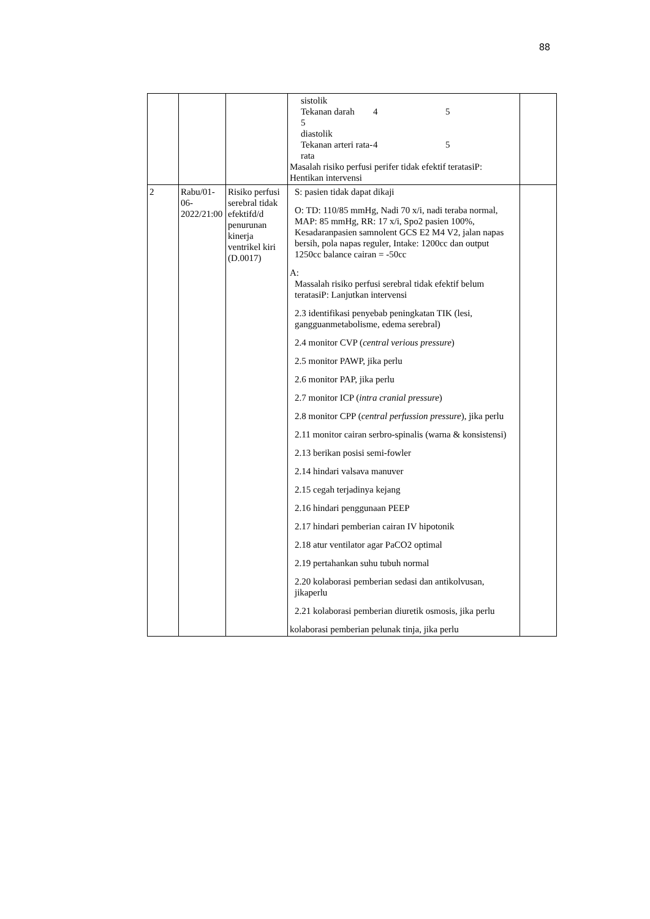88
| | | | sistolik Tekanan darah 5 diastolik 4 5 Tekanan arteri rata- rata 4 5 Masalah risiko perfusi perifer tidak efektif teratasiP: Hentikan intervensi | |
| 2 | Rabu/01-06-2022/21:00 | Risiko perfusi serebral tidak efektifd/d penurunan kinerja ventrikel kiri (D.0017) | S: pasien tidak dapat dikaji O: TD: 110/85 mmHg, Nadi 70 x/i, nadi teraba normal, MAP: 85 mmHg, RR: 17 x/i, Spo2 pasien 100%, Kesadaranpasien samnolent GCS E2 M4 V2, jalan napas bersih, pola napas reguler, Intake: 1200cc dan output 1250cc balance cairan = -50cc A: Massalah risiko perfusi serebral tidak efektif belum teratasiP: Lanjutkan intervensi 2.3 identifikasi penyebab peningkatan TIK (lesi, gangguanmetabolisme, edema serebral) 2.4 monitor CVP ( central verious pressure ) 2.5 monitor PAWP, jika perlu 2.6 monitor PAP, jika perlu 2.7 monitor ICP ( intra cranial pressure ) 2.8 monitor CPP ( central perfussion pressure ), jika perlu 2.11 monitor cairan serbro-spinalis (warna & konsistensi) 2.13 berikan posisi semi-fowler 2.14 hindari valsava manuver 2.15 cegah terjadinya kejang 2.16 hindari penggunaan PEEP 2.17 hindari pemberian cairan IV hipotonik 2.18 atur ventilator agar PaCO2 optimal 2.19 pertahankan suhu tubuh normal 2.20 kolaborasi pemberian sedasi dan antikolvusan, jikaperlu 2.21 kolaborasi pemberian diuretik osmosis, jika perlu kolaborasi pemberian pelunak tinja, jika perlu | |